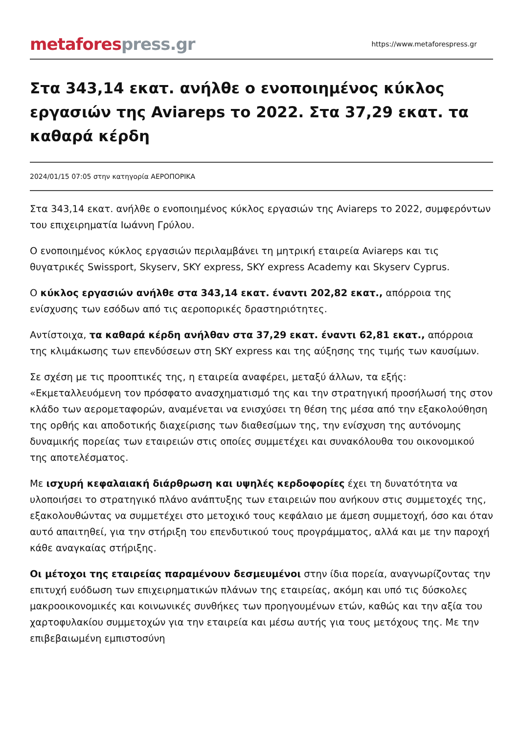metafores press.gr
https://www.metaforespress.gr
Στα 343,14 εκατ. ανήλθε ο ενοποιημένος κύκλος εργασιών της Aviareps το 2022. Στα 37,29 εκατ. τα καθαρά κέρδη
2024/01/15 07:05 στην κατηγορία ΑΕΡΟΠΟΡΙΚΑ
Στα 343,14 εκατ. ανήλθε ο ενοποιημένος κύκλος εργασιών της Aviareps το 2022, συμφερόντων του επιχειρηματία Ιωάννη Γρύλου.
Ο ενοποιημένος κύκλος εργασιών περιλαμβάνει τη μητρική εταιρεία Aviareps και τις θυγατρικές Swissport, Skyserv, SKY express, SKY express Academy και Skyserv Cyprus.
Ο κύκλος εργασιών ανήλθε στα 343,14 εκατ. έναντι 202,82 εκατ., απόρροια της ενίσχυσης των εσόδων από τις αεροπορικές δραστηριότητες.
Αντίστοιχα, τα καθαρά κέρδη ανήλθαν στα 37,29 εκατ. έναντι 62,81 εκατ., απόρροια της κλιμάκωσης των επενδύσεων στη SKY express και της αύξησης της τιμής των καυσίμων.
Σε σχέση με τις προοπτικές της, η εταιρεία αναφέρει, μεταξύ άλλων, τα εξής: «Εκμεταλλευόμενη τον πρόσφατο ανασχηματισμό της και την στρατηγική προσήλωσή της στον κλάδο των αερομεταφορών, αναμένεται να ενισχύσει τη θέση της μέσα από την εξακολούθηση της ορθής και αποδοτικής διαχείρισης των διαθεσίμων της, την ενίσχυση της αυτόνομης δυναμικής πορείας των εταιρειών στις οποίες συμμετέχει και συνακόλουθα του οικονομικού της αποτελέσματος.
Με ισχυρή κεφαλαιακή διάρθρωση και υψηλές κερδοφορίες έχει τη δυνατότητα να υλοποιήσει το στρατηγικό πλάνο ανάπτυξης των εταιρειών που ανήκουν στις συμμετοχές της, εξακολουθώντας να συμμετέχει στο μετοχικό τους κεφάλαιο με άμεση συμμετοχή, όσο και όταν αυτό απαιτηθεί, για την στήριξη του επενδυτικού τους προγράμματος, αλλά και με την παροχή κάθε αναγκαίας στήριξης.
Οι μέτοχοι της εταιρείας παραμένουν δεσμευμένοι στην ίδια πορεία, αναγνωρίζοντας την επιτυχή ευόδωση των επιχειρηματικών πλάνων της εταιρείας, ακόμη και υπό τις δύσκολες μακροοικονομικές και κοινωνικές συνθήκες των προηγουμένων ετών, καθώς και την αξία του χαρτοφυλακίου συμμετοχών για την εταιρεία και μέσω αυτής για τους μετόχους της. Με την επιβεβαιωμένη εμπιστοσύνη